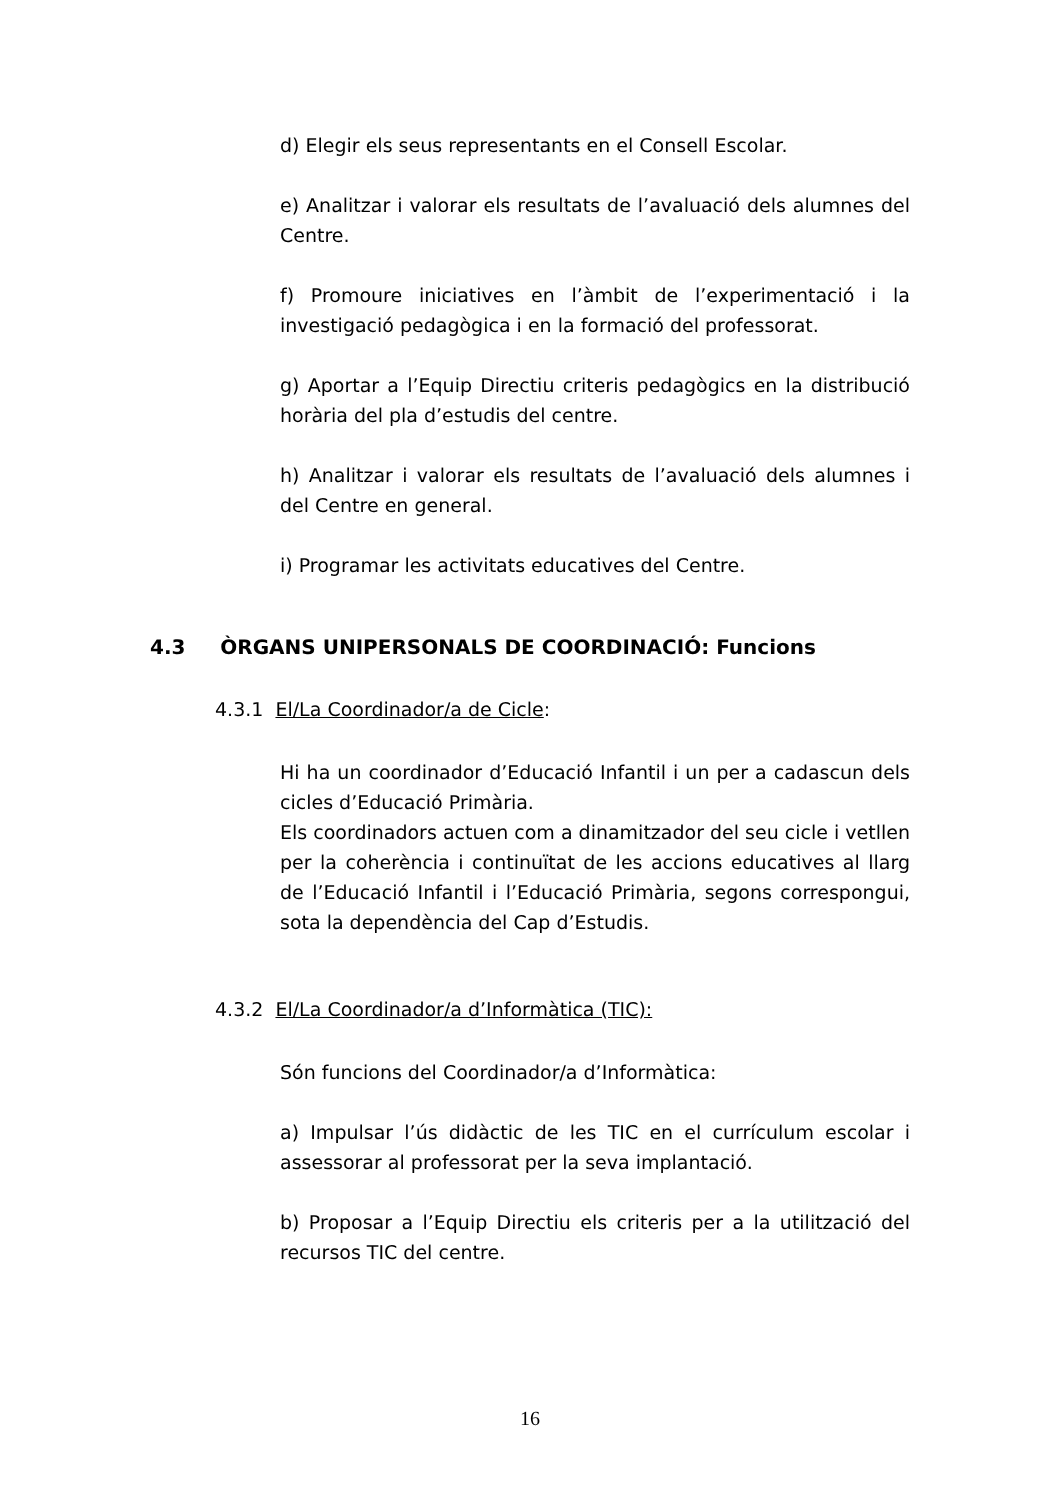d) Elegir els seus representants en el Consell Escolar.
e) Analitzar i valorar els resultats de l’avaluació dels alumnes del Centre.
f) Promoure iniciatives en l’àmbit de l’experimentació i la investigació pedagògica i en la formació del professorat.
g) Aportar a l’Equip Directiu criteris pedagògics en la distribució horària del pla d’estudis del centre.
h) Analitzar i valorar els resultats de l’avaluació dels alumnes i del Centre en general.
i) Programar les activitats educatives del Centre.
4.3 ÒRGANS UNIPERSONALS DE COORDINACIÓ: Funcions
4.3.1 El/La Coordinador/a de Cicle:
Hi ha un coordinador d’Educació Infantil i un per a cadascun dels cicles d’Educació Primària.
Els coordinadors actuen com a dinamitzador del seu cicle i vetllen per la coherència i continuïtat de les accions educatives al llarg de l’Educació Infantil i l’Educació Primària, segons correspongui, sota la dependència del Cap d’Estudis.
4.3.2 El/La Coordinador/a d’Informàtica (TIC):
Són funcions del Coordinador/a d’Informàtica:
a) Impulsar l’ús didàctic de les TIC en el currículum escolar i assessorar al professorat per la seva implantació.
b) Proposar a l’Equip Directiu els criteris per a la utilització del recursos TIC del centre.
16